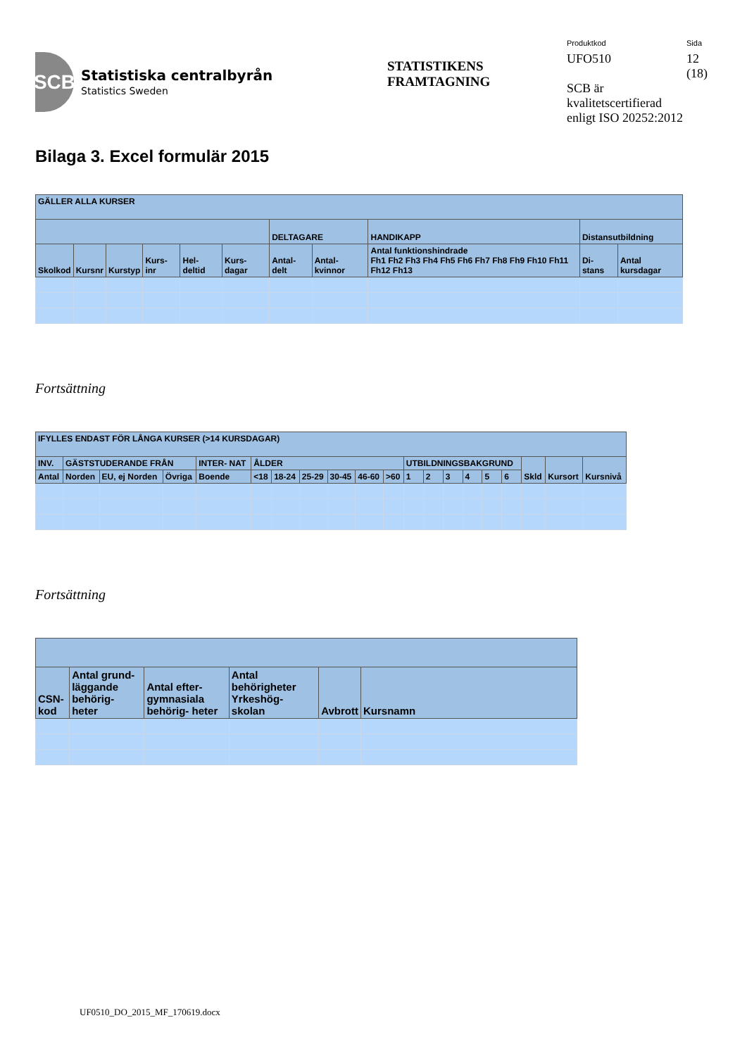SCB
Statistiska centralbyrån
Statistics Sweden
STATISTIKENS
FRAMTAGNING
Produktkod
UFO510
SCB är kvalitetscertifierad enligt ISO 20252:2012
Sida
12
(18)
Bilaga 3. Excel formulär 2015
| GÄLLER ALLA KURSER | | | | | | | | | | |
| --- | --- | --- | --- | --- | --- | --- | --- | --- | --- | --- |
| | | | | | | DELTAGARE | | HANDIKAPP | Distansutbildning | |
| Skolkod | Kursnr | Kurstyp | Kurs- inr | Hel- deltid | Kurs- dagar | Antal- delt | Antal- kvinnor | Antal funktionshindrade Fh1 Fh2 Fh3 Fh4 Fh5 Fh6 Fh7 Fh8 Fh9 Fh10 Fh11 Fh12 Fh13 | Di- stans | Antal kursdagar |
Fortsättning
| IFYLLES ENDAST FÖR LÅNGA KURSER (>14 KURSDAGAR) | | | | | | | | | | | | | | | | | | | |
| --- | --- | --- | --- | --- | --- | --- | --- | --- | --- | --- | --- | --- | --- | --- | --- | --- | --- | --- | --- |
| INV. | GÄSTSTUDERANDE FRÅN | | | INTER- NAT | ÅLDER | | | | | | UTBILDNINGSBAKGRUND | | | | | | Skld | Kursort | Kursnivå |
| Antal | Norden | EU, ej Norden | Övriga | Boende | <18 | 18-24 | 25-29 | 30-45 | 46-60 | >60 | 1 | 2 | 3 | 4 | 5 | 6 | | | |
Fortsättning
| CSN-kod | Antal grund- läggande behörig- heter | Antal efter- gymnasiala behörig- heter | Antal behörigheter Yrkeshög- skolan | Avbrott | Kursnamn |
| --- | --- | --- | --- | --- | --- |
UF0510_DO_2015_MF_170619.docx